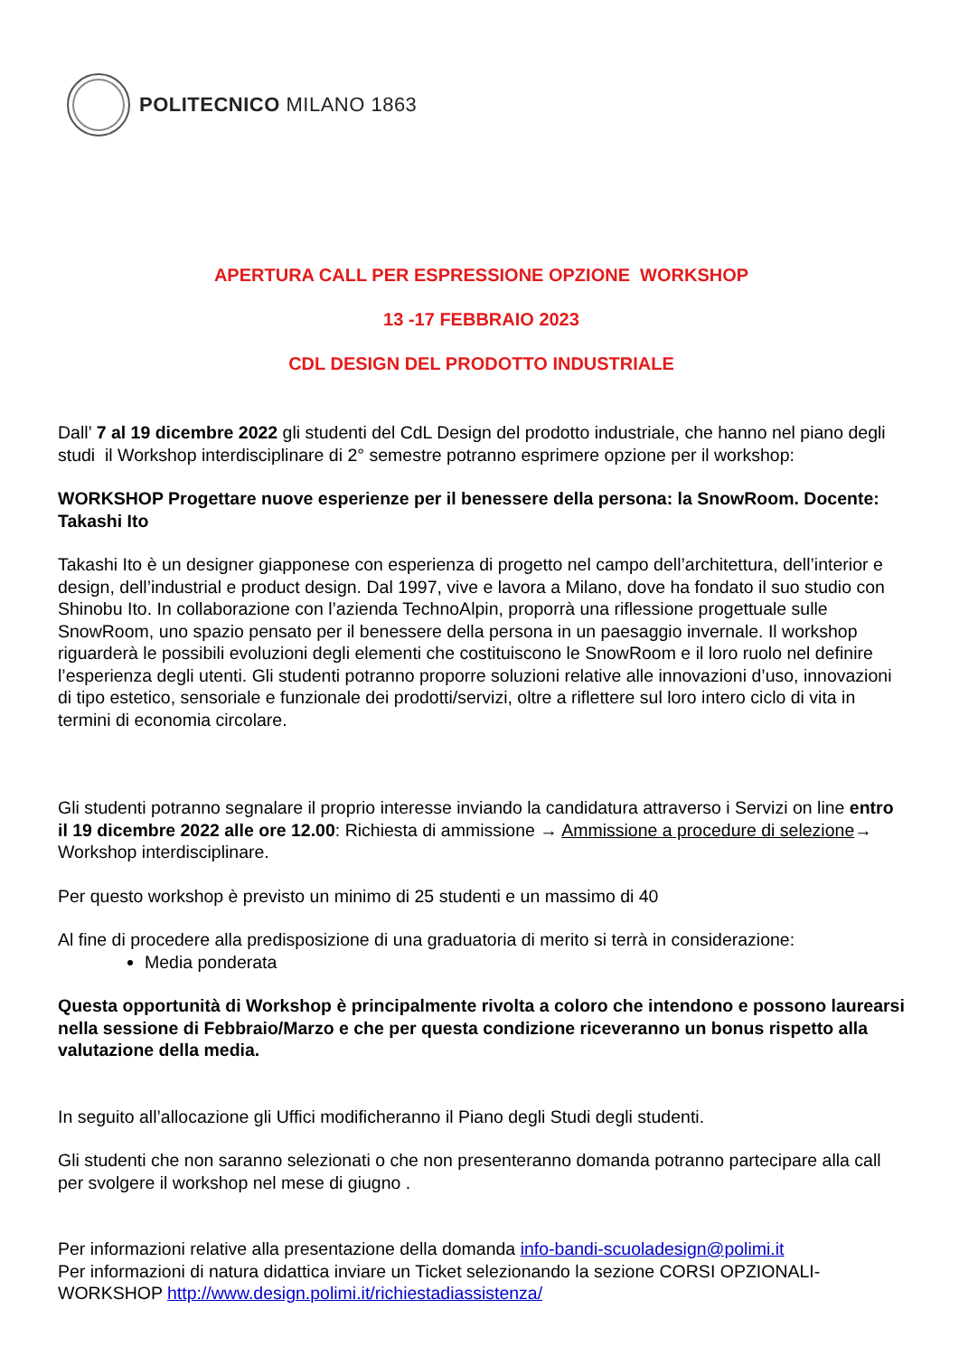POLITECNICO MILANO 1863
APERTURA CALL PER ESPRESSIONE OPZIONE WORKSHOP
13 -17 FEBBRAIO 2023
CDL DESIGN DEL PRODOTTO INDUSTRIALE
Dall’ 7 al 19 dicembre 2022 gli studenti del CdL Design del prodotto industriale, che hanno nel piano degli studi il Workshop interdisciplinare di 2° semestre potranno esprimere opzione per il workshop:
WORKSHOP Progettare nuove esperienze per il benessere della persona: la SnowRoom. Docente: Takashi Ito
Takashi Ito è un designer giapponese con esperienza di progetto nel campo dell’architettura, dell’interior e design, dell’industrial e product design. Dal 1997, vive e lavora a Milano, dove ha fondato il suo studio con Shinobu Ito. In collaborazione con l’azienda TechnoAlpin, proporrà una riflessione progettuale sulle SnowRoom, uno spazio pensato per il benessere della persona in un paesaggio invernale. Il workshop riguarderà le possibili evoluzioni degli elementi che costituiscono le SnowRoom e il loro ruolo nel definire l’esperienza degli utenti. Gli studenti potranno proporre soluzioni relative alle innovazioni d’uso, innovazioni di tipo estetico, sensoriale e funzionale dei prodotti/servizi, oltre a riflettere sul loro intero ciclo di vita in termini di economia circolare.
Gli studenti potranno segnalare il proprio interesse inviando la candidatura attraverso i Servizi on line entro il 19 dicembre 2022 alle ore 12.00: Richiesta di ammissione → Ammissione a procedure di selezione→ Workshop interdisciplinare.
Per questo workshop è previsto un minimo di 25 studenti e un massimo di 40
Al fine di procedere alla predisposizione di una graduatoria di merito si terrà in considerazione:
Media ponderata
Questa opportunità di Workshop è principalmente rivolta a coloro che intendono e possono laurearsi nella sessione di Febbraio/Marzo e che per questa condizione riceveranno un bonus rispetto alla valutazione della media.
In seguito all’allocazione gli Uffici modificheranno il Piano degli Studi degli studenti.
Gli studenti che non saranno selezionati o che non presenteranno domanda potranno partecipare alla call per svolgere il workshop nel mese di giugno .
Per informazioni relative alla presentazione della domanda info-bandi-scuoladesign@polimi.it
Per informazioni di natura didattica inviare un Ticket selezionando la sezione CORSI OPZIONALI-WORKSHOP http://www.design.polimi.it/richiestadiassistenza/